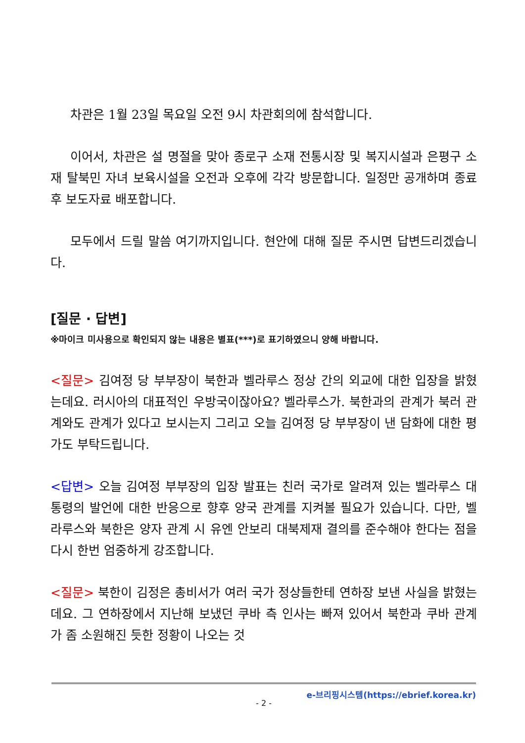차관은 1월 23일 목요일 오전 9시 차관회의에 참석합니다.
이어서, 차관은 설 명절을 맞아 종로구 소재 전통시장 및 복지시설과 은평구 소재 탈북민 자녀 보육시설을 오전과 오후에 각각 방문합니다. 일정만 공개하며 종료 후 보도자료 배포합니다.
모두에서 드릴 말씀 여기까지입니다. 현안에 대해 질문 주시면 답변드리겠습니다.
[질문 · 답변]
※마이크 미사용으로 확인되지 않는 내용은 별표(***)로 표기하였으니 양해 바랍니다.
<질문> 김여정 당 부부장이 북한과 벨라루스 정상 간의 외교에 대한 입장을 밝혔는데요. 러시아의 대표적인 우방국이잖아요? 벨라루스가. 북한과의 관계가 북러 관계와도 관계가 있다고 보시는지 그리고 오늘 김여정 당 부부장이 낸 담화에 대한 평가도 부탁드립니다.
<답변> 오늘 김여정 부부장의 입장 발표는 친러 국가로 알려져 있는 벨라루스 대통령의 발언에 대한 반응으로 향후 양국 관계를 지켜볼 필요가 있습니다. 다만, 벨라루스와 북한은 양자 관계 시 유엔 안보리 대북제재 결의를 준수해야 한다는 점을 다시 한번 엄중하게 강조합니다.
<질문> 북한이 김정은 총비서가 여러 국가 정상들한테 연하장 보낸 사실을 밝혔는데요. 그 연하장에서 지난해 보냈던 쿠바 측 인사는 빠져 있어서 북한과 쿠바 관계가 좀 소원해진 듯한 정황이 나오는 것
e-브리핑시스템(https://ebrief.korea.kr)
- 2 -